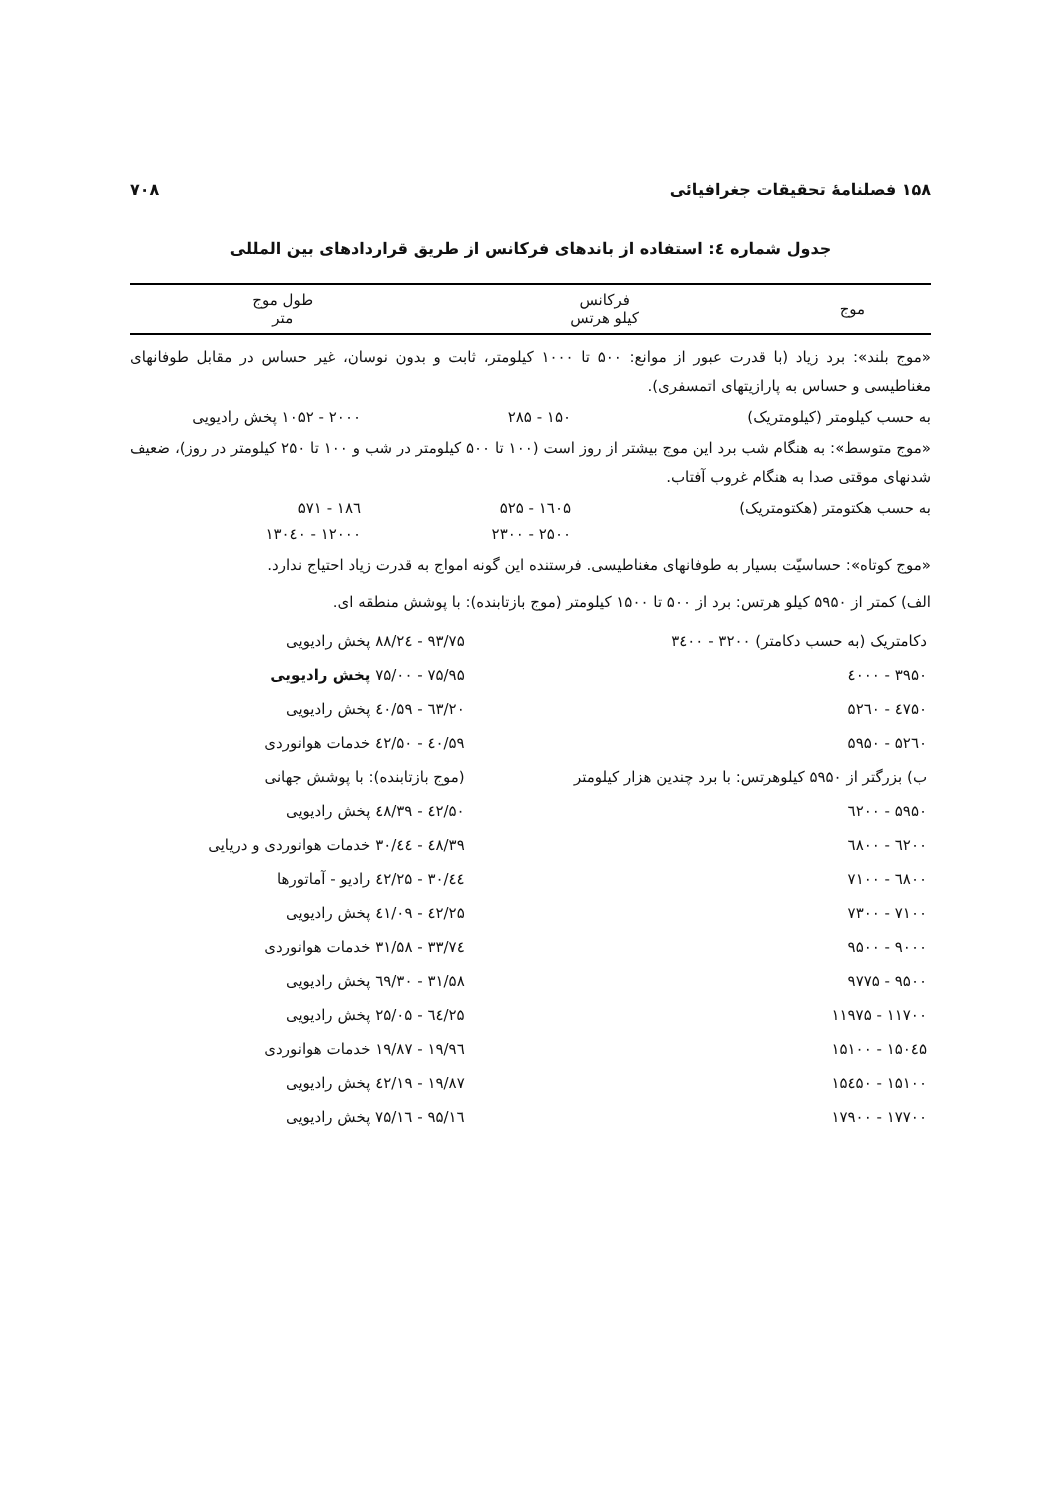۱۵۸ فصلنامهٔ تحقیقات جغرافیائی ۷۰۸
جدول شماره ٤: استفاده از باندهای فرکانس از طریق قراردادهای بین المللی
| موج | فرکانس کیلو هرتس | طول موج متر |
| --- | --- | --- |
«موج بلند»: برد زیاد (با قدرت عبور از موانع: ۵۰۰ تا ۱۰۰۰ کیلومتر، ثابت و بدون نوسان، غیر حساس در مقابل طوفانهای مغناطیسی و حساس به پارازیتهای اتمسفری).
به حسب کیلومتر (کیلومتریک) ۱۵۰ - ۲۸۵ ۲۰۰۰ - ۱۰۵۲ پخش رادیویی
«موج متوسط»: به هنگام شب برد این موج بیشتر از روز است (۱۰۰ تا ۵۰۰ کیلومتر در شب و ۱۰۰ تا ۲۵۰ کیلومتر در روز)، ضعیف شدنهای موقتی صدا به هنگام غروب آفتاب.
به حسب هکتومتر (هکتومتریک) ۱٦۰۵ - ۵۲۵ ۱۸٦ - ۵۷۱
۲۵۰۰ - ۲۳۰۰ ۱۲۰۰۰ - ۱۳۰٤۰
«موج کوتاه»: حساسیّت بسیار به طوفانهای مغناطیسی. فرستنده این گونه امواج به قدرت زیاد احتیاج ندارد.
الف) کمتر از ۵۹۵۰ کیلو هرتس: برد از ۵۰۰ تا ۱۵۰۰ کیلومتر (موج بازتابنده): با پوشش منطقه ای.
| دکامتریک (به حسب دکامتر) ۳۲۰۰ - ۳٤۰۰ | ۹۳/۷۵ - ۸۸/۲٤ پخش رادیویی |
| ۳۹۵۰ - ٤۰۰۰ | ۷۵/۹۵ - ۷۵/۰۰ پخش رادیویی |
| ٤۷۵۰ - ۵۲٦۰ | ٦۳/۲۰ - ۵۹/٤۰ پخش رادیویی |
| ۵۲٦۰ - ۵۹۵۰ | ۵۹/٤۰ - ۵۰/٤۲ خدمات هوانوردی |
| ب) بزرگتر از ۵۹۵۰ کیلوهرتس: با برد چندین هزار کیلومتر | (موج بازتابنده): با پوشش جهانی |
| ۵۹۵۰ - ٦۲۰۰ | ۵۰/٤۲ - ٤۸/۳۹ پخش رادیویی |
| ٦۲۰۰ - ٦۸۰۰ | ٤۸/۳۹ - ٤٤/۳۰ خدمات هوانوردی و دریایی |
| ٦۸۰۰ - ۷۱۰۰ | ٤٤/۳۰ - ٤۲/۲۵ رادیو - آماتورها |
| ۷۱۰۰ - ۷۳۰۰ | ٤۲/۲۵ - ٤۱/۰۹ پخش رادیویی |
| ۹۰۰۰ - ۹۵۰۰ | ۳۳/۷٤ - ۳۱/۵۸ خدمات هوانوردی |
| ۹۵۰۰ - ۹۷۷۵ | ۳۱/۵۸ - ۳۰/٦۹ پخش رادیویی |
| ۱۱۷۰۰ - ۱۱۹۷۵ | ۲۵/٦٤ - ۲۵/۰۵ پخش رادیویی |
| ۱۵۰٤۵ - ۱۵۱۰۰ | ۱۹/۹٦ - ۱۹/۸۷ خدمات هوانوردی |
| ۱۵۱۰۰ - ۱۵٤۵۰ | ۱۹/۸۷ - ۱۹/٤۲ پخش رادیویی |
| ۱۷۷۰۰ - ۱۷۹۰۰ | ۱٦/۹۵ - ۱٦/۷۵ پخش رادیویی |